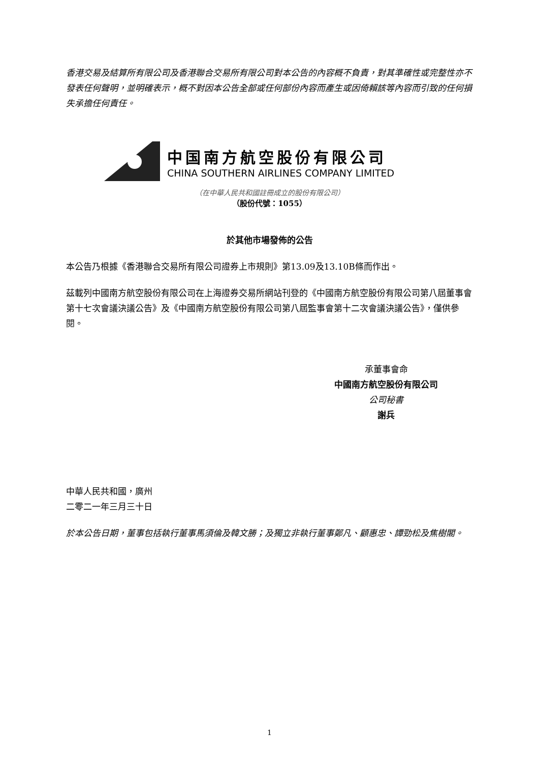香港交易及結算所有限公司及香港聯合交易所有限公司對本公告的內容概不負責，對其準確性或完整性亦不發表任何聲明，並明確表示，概不對因本公告全部或任何部份內容而產生或因倚賴該等內容而引致的任何損失承擔任何責任。
中国南方航空股份有限公司
CHINA SOUTHERN AIRLINES COMPANY LIMITED
（在中華人民共和國註冊成立的股份有限公司）
（股份代號：1055）
於其他市場發佈的公告
本公告乃根據《香港聯合交易所有限公司證券上市規則》第13.09及13.10B條而作出。
茲載列中國南方航空股份有限公司在上海證券交易所網站刊登的《中國南方航空股份有限公司第八屆董事會第十七次會議決議公告》及《中國南方航空股份有限公司第八屆監事會第十二次會議決議公告》，僅供參閱。
承董事會命
中國南方航空股份有限公司
公司秘書
謝兵
中華人民共和國，廣州
二零二一年三月三十日
於本公告日期，董事包括執行董事馬須倫及韓文勝；及獨立非執行董事鄭凡、顧惠忠、譚勁松及焦樹閣。
1